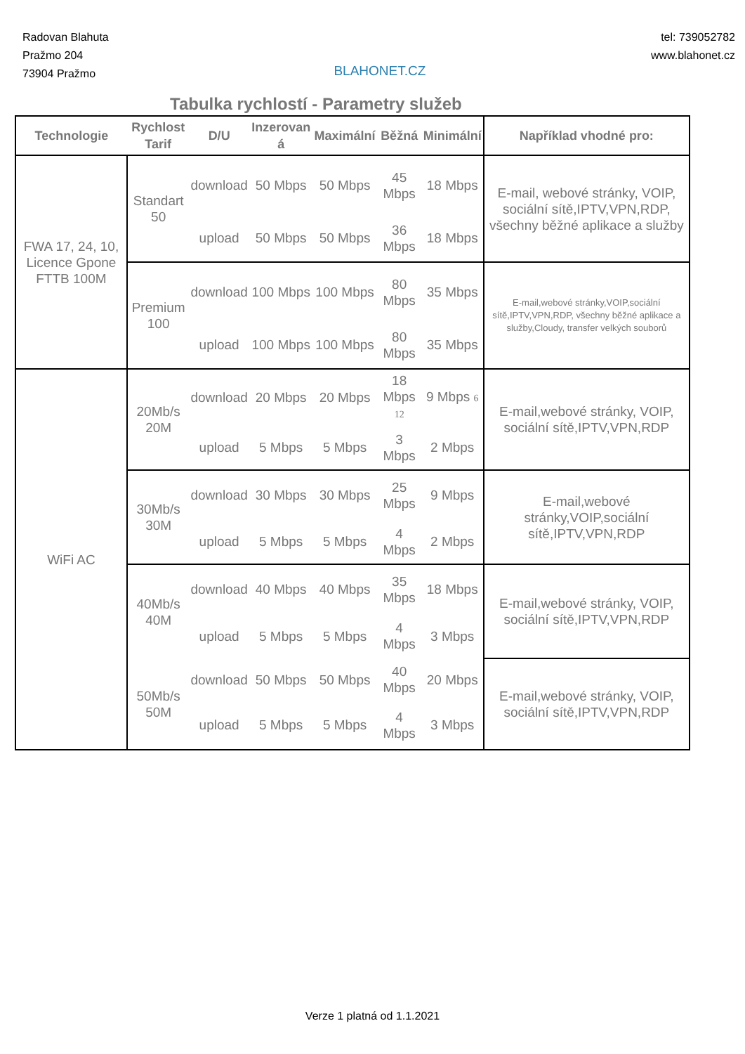Radovan Blahuta
Pražmo 204
73904 Pražmo
BLAHONET.CZ
tel: 739052782
www.blahonet.cz
Tabulka rychlostí - Parametry služeb
| Technologie | Rychlost Tarif | D/U | Inzerovan á | Maximální | Běžná | Minimální | Například vhodné pro: |
| --- | --- | --- | --- | --- | --- | --- | --- |
| FWA 17, 24, 10, Licence Gpone FTTB 100M | Standart 50 | download | 50 Mbps | 50 Mbps | 45 Mbps | 18 Mbps | E-mail, webové stránky, VOIP, sociální sítě,IPTV,VPN,RDP, všechny běžné aplikace a služby |
| | | upload | 50 Mbps | 50 Mbps | 36 Mbps | 18 Mbps | |
| | Premium 100 | download | 100 Mbps | 100 Mbps | 80 Mbps | 35 Mbps | E-mail,webové stránky,VOIP,sociální sítě,IPTV,VPN,RDP, všechny běžné aplikace a služby,Cloudy, transfer velkých souborů |
| | | upload | 100 Mbps | 100 Mbps | 80 Mbps | 35 Mbps | |
| WiFi AC | 20Mb/s 20M | download | 20 Mbps | 20 Mbps | 18 Mbps 12 | 9 Mbps 6 | E-mail,webové stránky, VOIP, sociální sítě,IPTV,VPN,RDP |
| | | upload | 5 Mbps | 5 Mbps | 3 Mbps | 2 Mbps | |
| | 30Mb/s 30M | download | 30 Mbps | 30 Mbps | 25 Mbps | 9 Mbps | E-mail,webové stránky,VOIP,sociální sítě,IPTV,VPN,RDP |
| | | upload | 5 Mbps | 5 Mbps | 4 Mbps | 2 Mbps | |
| | 40Mb/s 40M | download | 40 Mbps | 40 Mbps | 35 Mbps | 18 Mbps | E-mail,webové stránky, VOIP, sociální sítě,IPTV,VPN,RDP |
| | | upload | 5 Mbps | 5 Mbps | 4 Mbps | 3 Mbps | |
| | 50Mb/s 50M | download | 50 Mbps | 50 Mbps | 40 Mbps | 20 Mbps | E-mail,webové stránky, VOIP, sociální sítě,IPTV,VPN,RDP |
| | | upload | 5 Mbps | 5 Mbps | 4 Mbps | 3 Mbps | |
Verze 1 platná od 1.1.2021